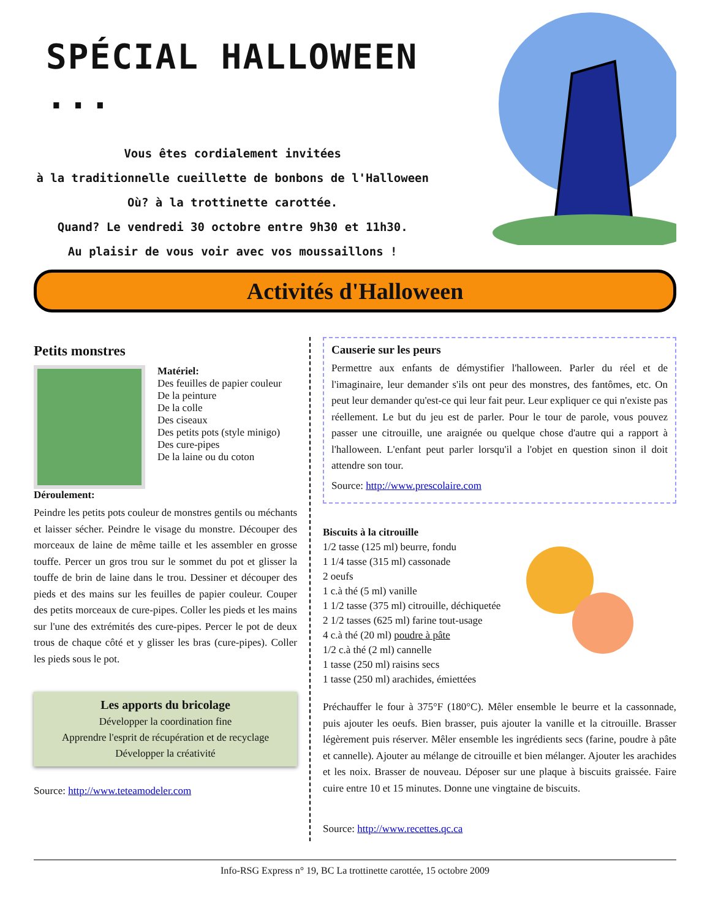SPÉCIAL HALLOWEEN ...
Vous êtes cordialement invitées
à la traditionnelle cueillette de bonbons de l'Halloween
Où? à la trottinette carottée.
Quand? Le vendredi 30 octobre entre 9h30 et 11h30.
Au plaisir de vous voir avec vos moussaillons !
Activités d'Halloween
Petits monstres
Matériel:
Des feuilles de papier couleur
De la peinture
De la colle
Des ciseaux
Des petits pots (style minigo)
Des cure-pipes
De la laine ou du coton
Déroulement:
Peindre les petits pots couleur de monstres gentils ou méchants et laisser sécher. Peindre le visage du monstre. Découper des morceaux de laine de même taille et les assembler en grosse touffe. Percer un gros trou sur le sommet du pot et glisser la touffe de brin de laine dans le trou. Dessiner et découper des pieds et des mains sur les feuilles de papier couleur. Couper des petits morceaux de cure-pipes. Coller les pieds et les mains sur l'une des extrémités des cure-pipes. Percer le pot de deux trous de chaque côté et y glisser les bras (cure-pipes). Coller les pieds sous le pot.
Les apports du bricolage
Développer la coordination fine
Apprendre l'esprit de récupération et de recyclage
Développer la créativité
Source: http://www.teteamodeler.com
Causerie sur les peurs
Permettre aux enfants de démystifier l'halloween. Parler du réel et de l'imaginaire, leur demander s'ils ont peur des monstres, des fantômes, etc. On peut leur demander qu'est-ce qui leur fait peur. Leur expliquer ce qui n'existe pas réellement. Le but du jeu est de parler. Pour le tour de parole, vous pouvez passer une citrouille, une araignée ou quelque chose d'autre qui a rapport à l'halloween. L'enfant peut parler lorsqu'il a l'objet en question sinon il doit attendre son tour.
Source: http://www.prescolaire.com
Biscuits à la citrouille
1/2 tasse (125 ml) beurre, fondu
1 1/4 tasse (315 ml) cassonade
2 oeufs
1 c.à thé (5 ml) vanille
1 1/2 tasse (375 ml) citrouille, déchiquetée
2 1/2 tasses (625 ml) farine tout-usage
4 c.à thé (20 ml) poudre à pâte
1/2 c.à thé (2 ml) cannelle
1 tasse (250 ml) raisins secs
1 tasse (250 ml) arachides, émiettées
Préchauffer le four à 375°F (180°C). Mêler ensemble le beurre et la cassonnade, puis ajouter les oeufs. Bien brasser, puis ajouter la vanille et la citrouille. Brasser légèrement puis réserver. Mêler ensemble les ingrédients secs (farine, poudre à pâte et cannelle). Ajouter au mélange de citrouille et bien mélanger. Ajouter les arachides et les noix. Brasser de nouveau. Déposer sur une plaque à biscuits graissée. Faire cuire entre 10 et 15 minutes. Donne une vingtaine de biscuits.
Source: http://www.recettes.qc.ca
Info-RSG Express n° 19, BC La trottinette carottée, 15 octobre 2009